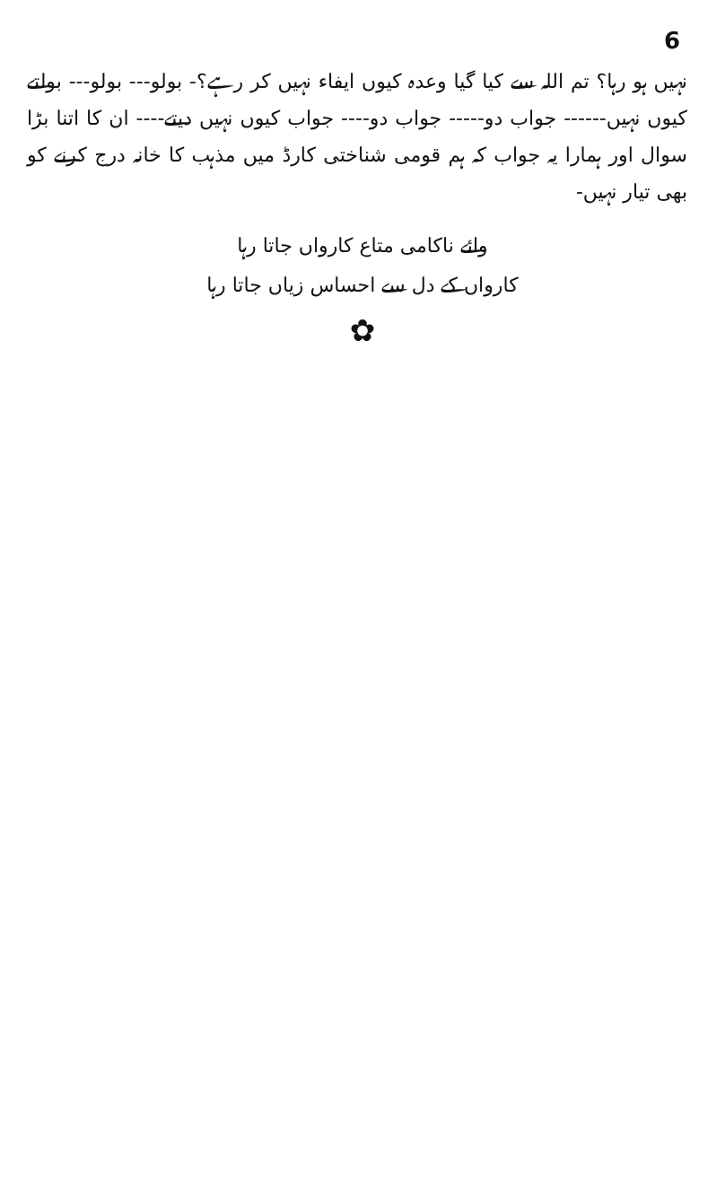6
نہیں ہو رہا؟ تم اللہ سے کیا گیا وعدہ کیوں ایفاء نہیں کر رہے؟- بولو--- بولو--- بولتے کیوں نہیں------ جواب دو----- جواب دو---- جواب کیوں نہیں دیتے---- ان کا اتنا بڑا سوال اور ہمارا یہ جواب کہ ہم قومی شناختی کارڈ میں مذہب کا خانہ درج کرنے کو بھی تیار نہیں-
وائے ناکامی متاع کارواں جاتا رہا
کارواں کے دل سے احساس زیاں جاتا رہا
✿